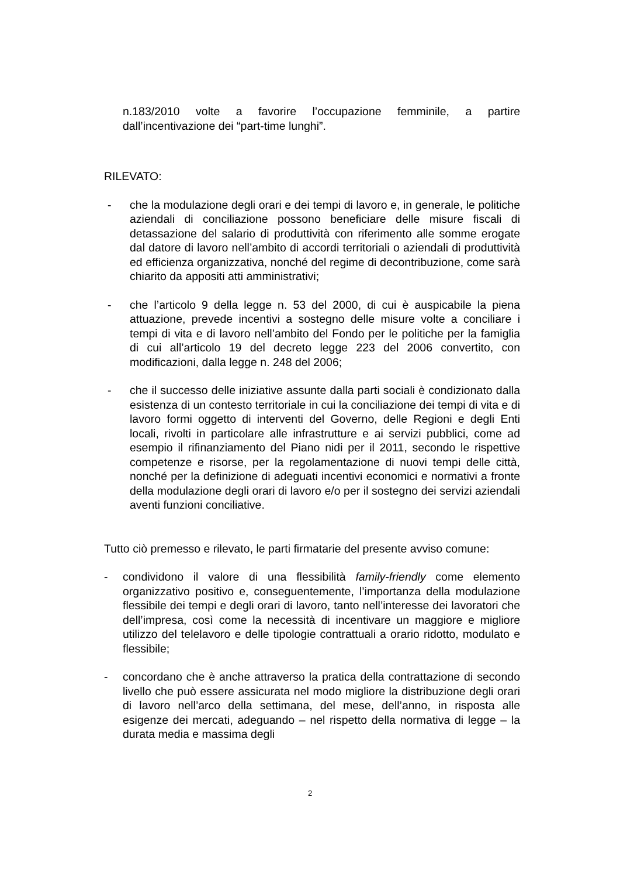n.183/2010 volte a favorire l’occupazione femminile, a partire dall’incentivazione dei “part-time lunghi”.
RILEVATO:
- che la modulazione degli orari e dei tempi di lavoro e, in generale, le politiche aziendali di conciliazione possono beneficiare delle misure fiscali di detassazione del salario di produttività con riferimento alle somme erogate dal datore di lavoro nell’ambito di accordi territoriali o aziendali di produttività ed efficienza organizzativa, nonché del regime di decontribuzione, come sarà chiarito da appositi atti amministrativi;
- che l’articolo 9 della legge n. 53 del 2000, di cui è auspicabile la piena attuazione, prevede incentivi a sostegno delle misure volte a conciliare i tempi di vita e di lavoro nell’ambito del Fondo per le politiche per la famiglia di cui all’articolo 19 del decreto legge 223 del 2006 convertito, con modificazioni, dalla legge n. 248 del 2006;
- che il successo delle iniziative assunte dalla parti sociali è condizionato dalla esistenza di un contesto territoriale in cui la conciliazione dei tempi di vita e di lavoro formi oggetto di interventi del Governo, delle Regioni e degli Enti locali, rivolti in particolare alle infrastrutture e ai servizi pubblici, come ad esempio il rifinanziamento del Piano nidi per il 2011, secondo le rispettive competenze e risorse, per la regolamentazione di nuovi tempi delle città, nonché per la definizione di adeguati incentivi economici e normativi a fronte della modulazione degli orari di lavoro e/o per il sostegno dei servizi aziendali aventi funzioni conciliative.
Tutto ciò premesso e rilevato, le parti firmatarie del presente avviso comune:
- condividono il valore di una flessibilità family-friendly come elemento organizzativo positivo e, conseguentemente, l’importanza della modulazione flessibile dei tempi e degli orari di lavoro, tanto nell’interesse dei lavoratori che dell’impresa, così come la necessità di incentivare un maggiore e migliore utilizzo del telelavoro e delle tipologie contrattuali a orario ridotto, modulato e flessibile;
- concordano che è anche attraverso la pratica della contrattazione di secondo livello che può essere assicurata nel modo migliore la distribuzione degli orari di lavoro nell’arco della settimana, del mese, dell’anno, in risposta alle esigenze dei mercati, adeguando – nel rispetto della normativa di legge – la durata media e massima degli
2